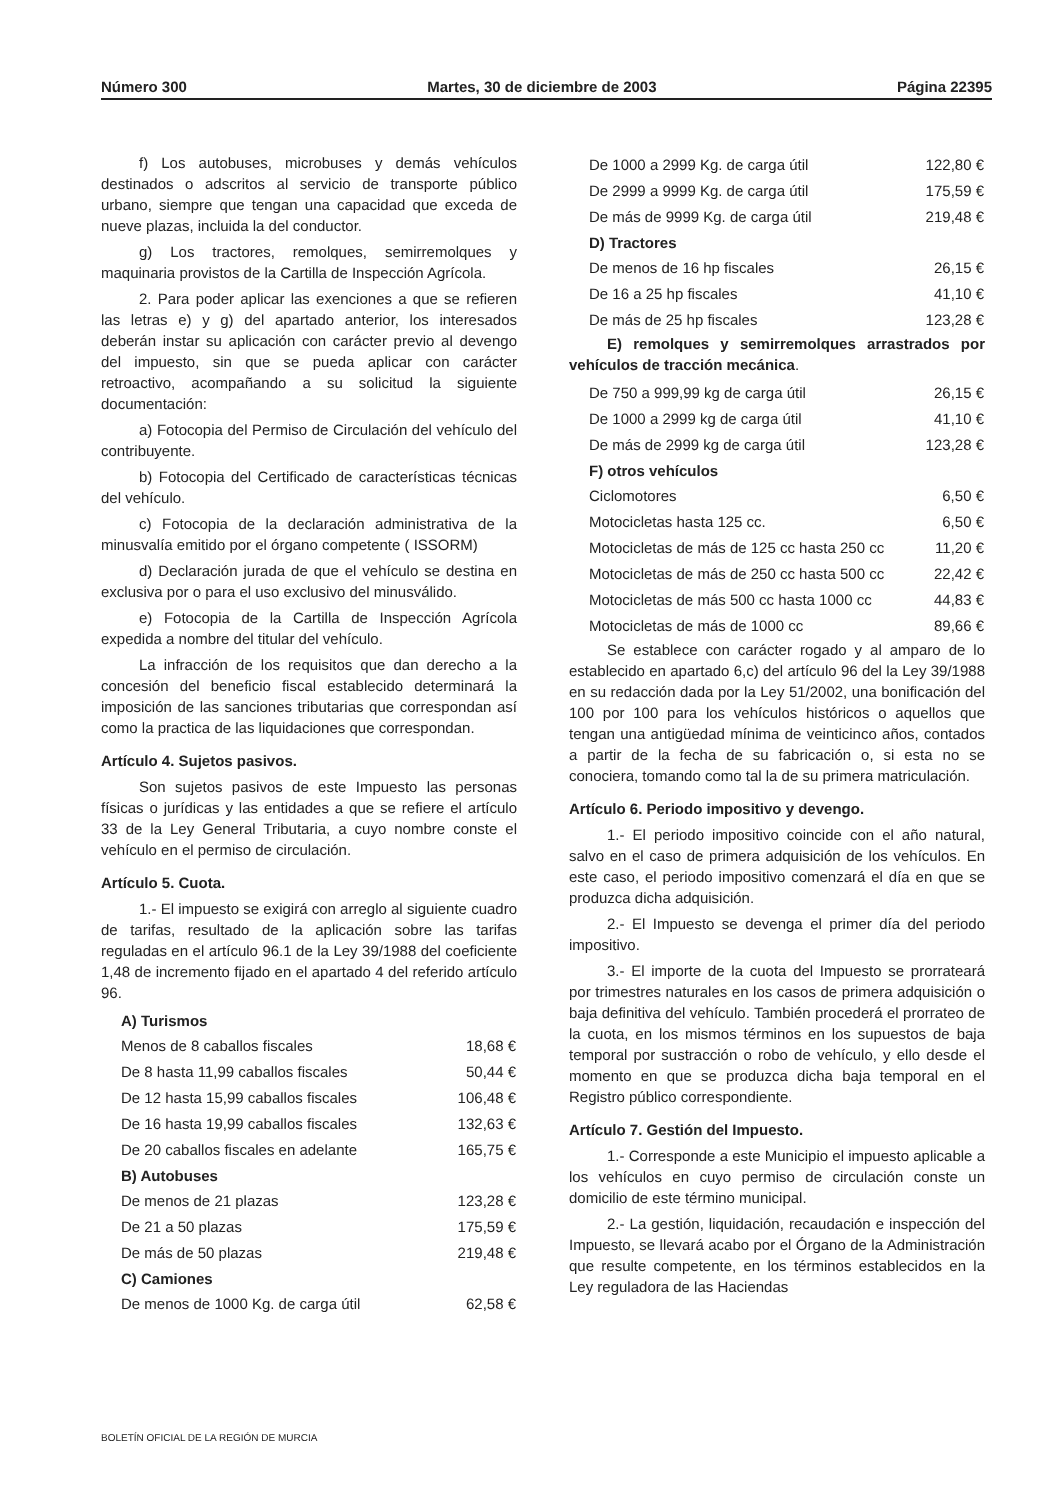Número 300 Martes, 30 de diciembre de 2003 Página 22395
f) Los autobuses, microbuses y demás vehículos destinados o adscritos al servicio de transporte público urbano, siempre que tengan una capacidad que exceda de nueve plazas, incluida la del conductor.
g) Los tractores, remolques, semirremolques y maquinaria provistos de la Cartilla de Inspección Agrícola.
2. Para poder aplicar las exenciones a que se refieren las letras e) y g) del apartado anterior, los interesados deberán instar su aplicación con carácter previo al devengo del impuesto, sin que se pueda aplicar con carácter retroactivo, acompañando a su solicitud la siguiente documentación:
a) Fotocopia del Permiso de Circulación del vehículo del contribuyente.
b) Fotocopia del Certificado de características técnicas del vehículo.
c) Fotocopia de la declaración administrativa de la minusvalía emitido por el órgano competente ( ISSORM)
d) Declaración jurada de que el vehículo se destina en exclusiva por o para el uso exclusivo del minusválido.
e) Fotocopia de la Cartilla de Inspección Agrícola expedida a nombre del titular del vehículo.
La infracción de los requisitos que dan derecho a la concesión del beneficio fiscal establecido determinará la imposición de las sanciones tributarias que correspondan así como la practica de las liquidaciones que correspondan.
Artículo 4. Sujetos pasivos.
Son sujetos pasivos de este Impuesto las personas físicas o jurídicas y las entidades a que se refiere el artículo 33 de la Ley General Tributaria, a cuyo nombre conste el vehículo en el permiso de circulación.
Artículo 5. Cuota.
1.- El impuesto se exigirá con arreglo al siguiente cuadro de tarifas, resultado de la aplicación sobre las tarifas reguladas en el artículo 96.1 de la Ley 39/1988 del coeficiente 1,48 de incremento fijado en el apartado 4 del referido artículo 96.
| A) Turismos | |
| --- | --- |
| Menos de 8 caballos fiscales | 18,68 € |
| De 8 hasta 11,99 caballos fiscales | 50,44 € |
| De 12 hasta 15,99 caballos fiscales | 106,48 € |
| De 16 hasta 19,99 caballos fiscales | 132,63 € |
| De 20 caballos fiscales en adelante | 165,75 € |
| B) Autobuses | |
| De menos de 21 plazas | 123,28 € |
| De 21 a 50 plazas | 175,59 € |
| De más de 50 plazas | 219,48 € |
| C) Camiones | |
| De menos de 1000 Kg. de carga útil | 62,58 € |
| De 1000 a 2999 Kg. de carga útil | 122,80 € |
| De 2999 a 9999 Kg. de carga útil | 175,59 € |
| De más de 9999 Kg. de carga útil | 219,48 € |
| D) Tractores | |
| De menos de 16 hp fiscales | 26,15 € |
| De 16 a 25 hp fiscales | 41,10 € |
| De más de 25 hp fiscales | 123,28 € |
E) remolques y semirremolques arrastrados por vehículos de tracción mecánica.
| De 750 a 999,99 kg de carga útil | 26,15 € |
| De 1000 a 2999 kg de carga útil | 41,10 € |
| De más de 2999 kg de carga útil | 123,28 € |
| F) otros vehículos | |
| Ciclomotores | 6,50 € |
| Motocicletas hasta 125 cc. | 6,50 € |
| Motocicletas de más de 125 cc hasta 250 cc | 11,20 € |
| Motocicletas de más de 250 cc hasta 500 cc | 22,42 € |
| Motocicletas de más 500 cc hasta 1000 cc | 44,83 € |
| Motocicletas de más de 1000 cc | 89,66 € |
Se establece con carácter rogado y al amparo de lo establecido en apartado 6,c) del artículo 96 del la Ley 39/1988 en su redacción dada por la Ley 51/2002, una bonificación del 100 por 100 para los vehículos históricos o aquellos que tengan una antigüedad mínima de veinticinco años, contados a partir de la fecha de su fabricación o, si esta no se conociera, tomando como tal la de su primera matriculación.
Artículo 6. Periodo impositivo y devengo.
1.- El periodo impositivo coincide con el año natural, salvo en el caso de primera adquisición de los vehículos. En este caso, el periodo impositivo comenzará el día en que se produzca dicha adquisición.
2.- El Impuesto se devenga el primer día del periodo impositivo.
3.- El importe de la cuota del Impuesto se prorrateará por trimestres naturales en los casos de primera adquisición o baja definitiva del vehículo. También procederá el prorrateo de la cuota, en los mismos términos en los supuestos de baja temporal por sustracción o robo de vehículo, y ello desde el momento en que se produzca dicha baja temporal en el Registro público correspondiente.
Artículo 7. Gestión del Impuesto.
1.- Corresponde a este Municipio el impuesto aplicable a los vehículos en cuyo permiso de circulación conste un domicilio de este término municipal.
2.- La gestión, liquidación, recaudación e inspección del Impuesto, se llevará acabo por el Órgano de la Administración que resulte competente, en los términos establecidos en la Ley reguladora de las Haciendas
BOLETÍN OFICIAL DE LA REGIÓN DE MURCIA